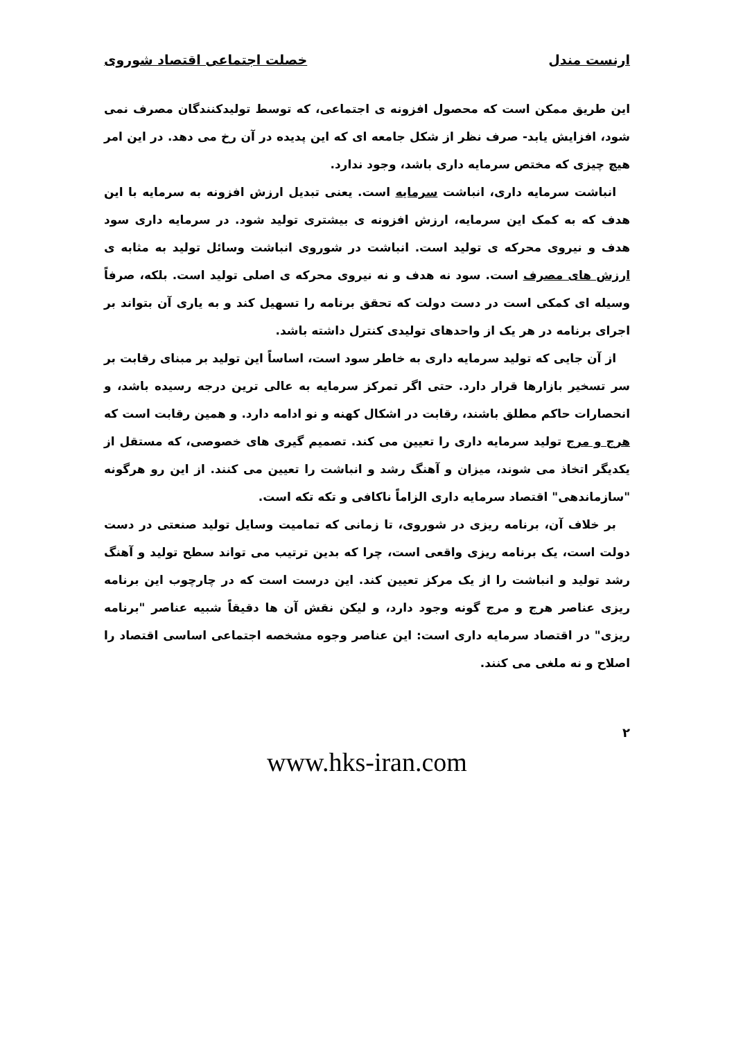ارنست مندل خصلت اجتماعی اقتصاد شوروی
این طریق ممکن است که محصول افزونه ی اجتماعی، که توسط تولیدکنندگان مصرف نمی شود، افزایش یابد- صرف نظر از شکل جامعه ای که این پدیده در آن رخ می دهد. در این امر هیچ چیزی که مختص سرمایه داری باشد، وجود ندارد.
انباشت سرمایه داری، انباشت سرمایه است. یعنی تبدیل ارزش افزونه به سرمایه با این هدف که به کمک این سرمایه، ارزش افزونه ی بیشتری تولید شود. در سرمایه داری سود هدف و نیروی محرکه ی تولید است. انباشت در شوروی انباشت وسائل تولید به مثابه ی ارزش های مصرف است. سود نه هدف و نه نیروی محرکه ی اصلی تولید است. بلکه، صرفاً وسیله ای کمکی است در دست دولت که تحقق برنامه را تسهیل کند و به یاری آن بتواند بر اجرای برنامه در هر یک از واحدهای تولیدی کنترل داشته باشد.
از آن جایی که تولید سرمایه داری به خاطر سود است، اساساً این تولید بر مبنای رقابت بر سر تسخیر بازارها قرار دارد. حتی اگر تمرکز سرمایه به عالی ترین درجه رسیده باشد، و انحصارات حاکم مطلق باشند، رقابت در اشکال کهنه و نو ادامه دارد. و همین رقابت است که هرج و مرج تولید سرمایه داری را تعیین می کند. تصمیم گیری های خصوصی، که مستقل از یکدیگر اتخاذ می شوند، میزان و آهنگ رشد و انباشت را تعیین می کنند. از این رو هرگونه "سازماندهی" اقتصاد سرمایه داری الزاماً ناکافی و تکه تکه است.
بر خلاف آن، برنامه ریزی در شوروی، تا زمانی که تمامیت وسایل تولید صنعتی در دست دولت است، یک برنامه ریزی واقعی است، چرا که بدین ترتیب می تواند سطح تولید و آهنگ رشد تولید و انباشت را از یک مرکز تعیین کند. این درست است که در چارچوب این برنامه ریزی عناصر هرج و مرج گونه وجود دارد، و لیکن نقش آن ها دقیقاً شبیه عناصر "برنامه ریزی" در اقتصاد سرمایه داری است: این عناصر وجوه مشخصه اجتماعی اساسی اقتصاد را اصلاح و نه ملغی می کنند.
۲
www.hks-iran.com